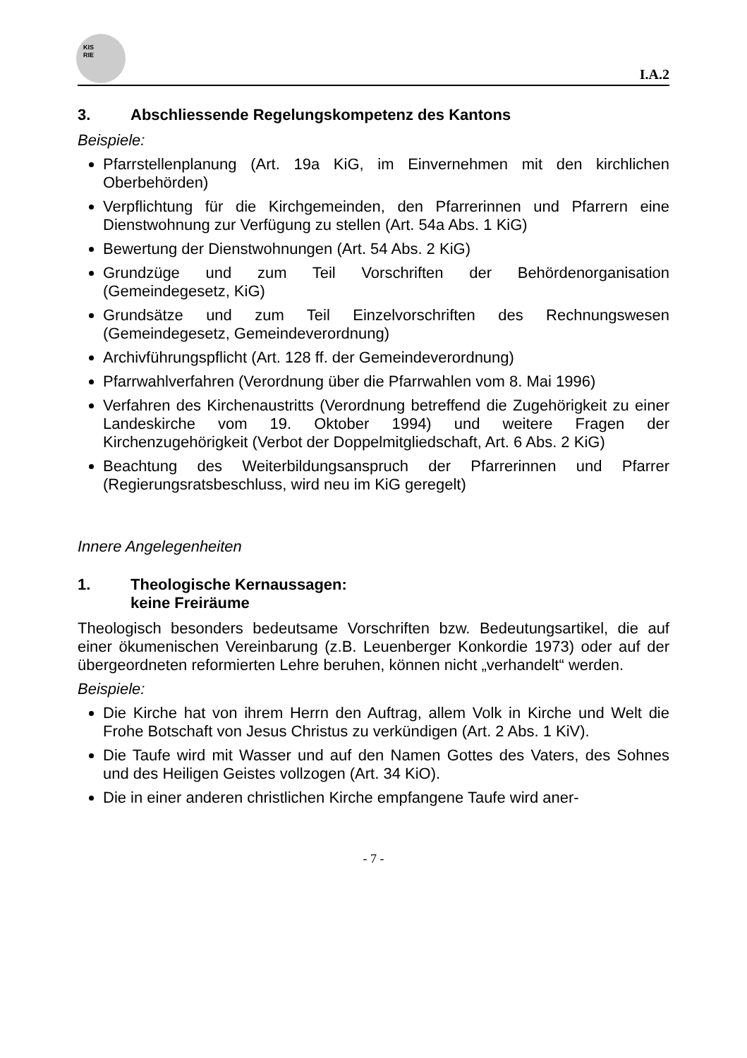KIS
RIE
I.A.2
3. Abschliessende Regelungskompetenz des Kantons
Beispiele:
Pfarrstellenplanung (Art. 19a KiG, im Einvernehmen mit den kirchlichen Oberbehörden)
Verpflichtung für die Kirchgemeinden, den Pfarrerinnen und Pfarrern eine Dienstwohnung zur Verfügung zu stellen (Art. 54a Abs. 1 KiG)
Bewertung der Dienstwohnungen (Art. 54 Abs. 2 KiG)
Grundzüge und zum Teil Vorschriften der Behördenorganisation (Gemeindegesetz, KiG)
Grundsätze und zum Teil Einzelvorschriften des Rechnungswesen (Gemeindegesetz, Gemeindeverordnung)
Archivführungspflicht (Art. 128 ff. der Gemeindeverordnung)
Pfarrwahlverfahren (Verordnung über die Pfarrwahlen vom 8. Mai 1996)
Verfahren des Kirchenaustritts (Verordnung betreffend die Zugehörigkeit zu einer Landeskirche vom 19. Oktober 1994) und weitere Fragen der Kirchenzugehörigkeit (Verbot der Doppelmitgliedschaft, Art. 6 Abs. 2 KiG)
Beachtung des Weiterbildungsanspruch der Pfarrerinnen und Pfarrer (Regierungsratsbeschluss, wird neu im KiG geregelt)
Innere Angelegenheiten
1. Theologische Kernaussagen:
keine Freiräume
Theologisch besonders bedeutsame Vorschriften bzw. Bedeutungsartikel, die auf einer ökumenischen Vereinbarung (z.B. Leuenberger Konkordie 1973) oder auf der übergeordneten reformierten Lehre beruhen, können nicht „verhandelt“ werden.
Beispiele:
Die Kirche hat von ihrem Herrn den Auftrag, allem Volk in Kirche und Welt die Frohe Botschaft von Jesus Christus zu verkündigen (Art. 2 Abs. 1 KiV).
Die Taufe wird mit Wasser und auf den Namen Gottes des Vaters, des Sohnes und des Heiligen Geistes vollzogen (Art. 34 KiO).
Die in einer anderen christlichen Kirche empfangene Taufe wird aner-
- 7 -